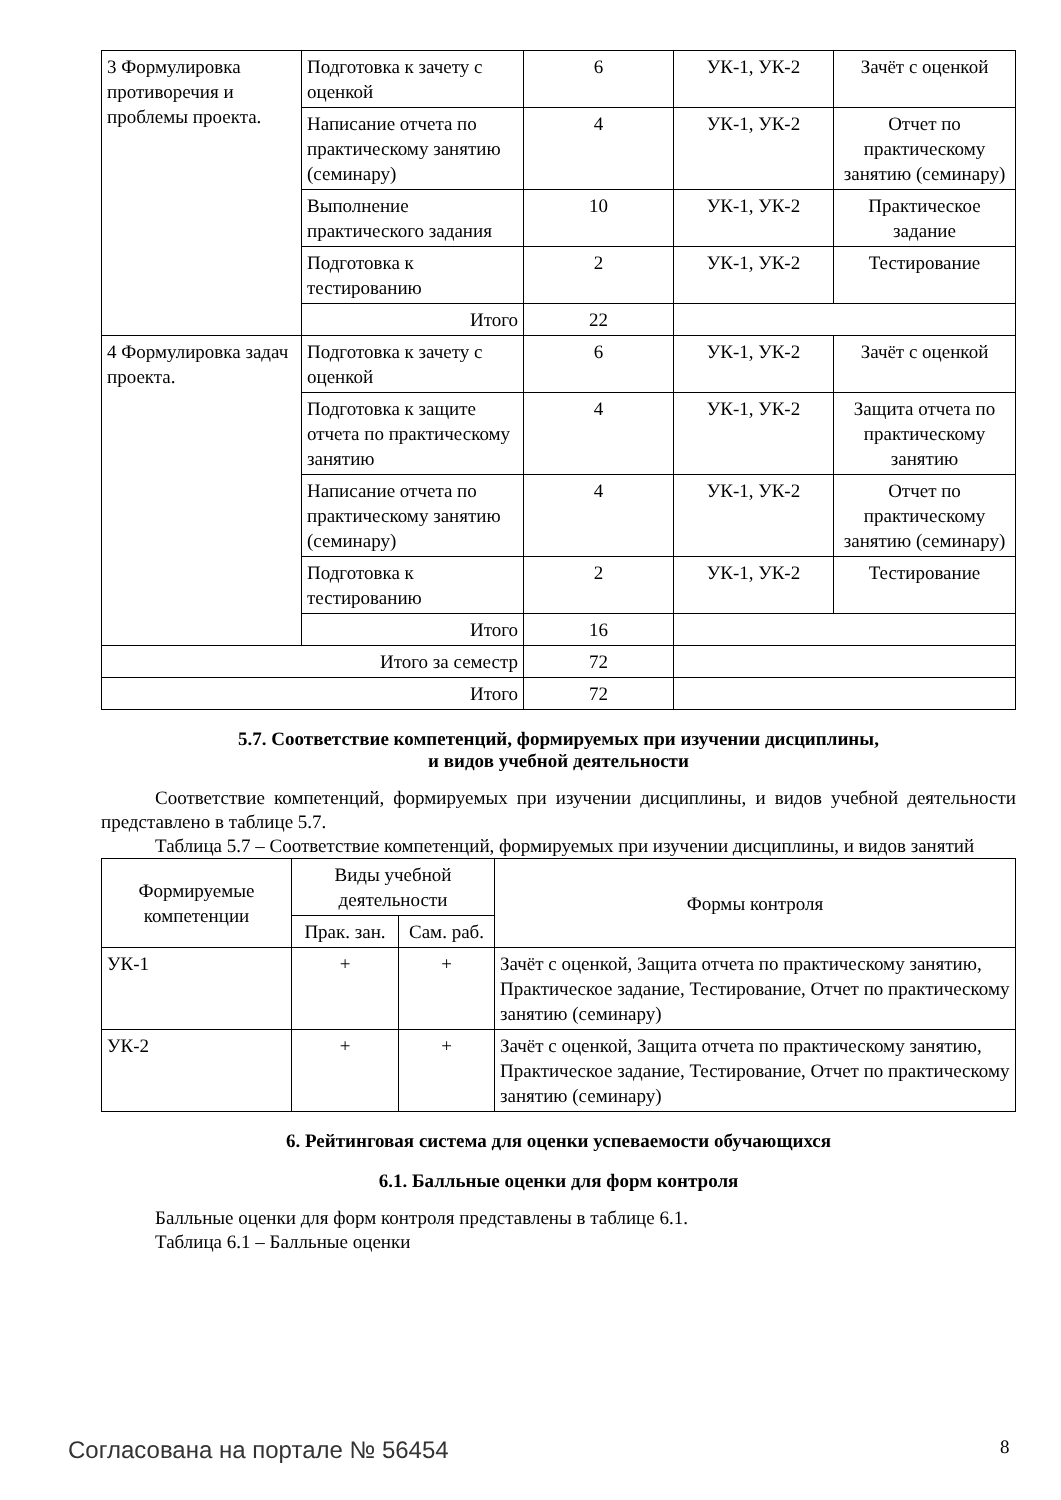| 3 Формулировка противоречия и проблемы проекта. | Подготовка к зачету с оценкой | 6 | УК-1, УК-2 | Зачёт с оценкой |
| | Написание отчета по практическому занятию (семинару) | 4 | УК-1, УК-2 | Отчет по практическому занятию (семинару) |
| | Выполнение практического задания | 10 | УК-1, УК-2 | Практическое задание |
| | Подготовка к тестированию | 2 | УК-1, УК-2 | Тестирование |
| | Итого | 22 | | |
| 4 Формулировка задач проекта. | Подготовка к зачету с оценкой | 6 | УК-1, УК-2 | Зачёт с оценкой |
| | Подготовка к защите отчета по практическому занятию | 4 | УК-1, УК-2 | Защита отчета по практическому занятию |
| | Написание отчета по практическому занятию (семинару) | 4 | УК-1, УК-2 | Отчет по практическому занятию (семинару) |
| | Подготовка к тестированию | 2 | УК-1, УК-2 | Тестирование |
| | Итого | 16 | | |
| Итого за семестр | | 72 | | |
| Итого | | 72 | | |
5.7. Соответствие компетенций, формируемых при изучении дисциплины,
и видов учебной деятельности
Соответствие компетенций, формируемых при изучении дисциплины, и видов учебной деятельности представлено в таблице 5.7.
Таблица 5.7 – Соответствие компетенций, формируемых при изучении дисциплины, и видов занятий
| Формируемые компетенции | Виды учебной деятельности | | Формы контроля |
| --- | --- | --- | --- |
| | Прак. зан. | Сам. раб. | |
| УК-1 | + | + | Зачёт с оценкой, Защита отчета по практическому занятию, Практическое задание, Тестирование, Отчет по практическому занятию (семинару) |
| УК-2 | + | + | Зачёт с оценкой, Защита отчета по практическому занятию, Практическое задание, Тестирование, Отчет по практическому занятию (семинару) |
6. Рейтинговая система для оценки успеваемости обучающихся
6.1. Балльные оценки для форм контроля
Балльные оценки для форм контроля представлены в таблице 6.1.
Таблица 6.1 – Балльные оценки
Согласована на портале № 56454 8